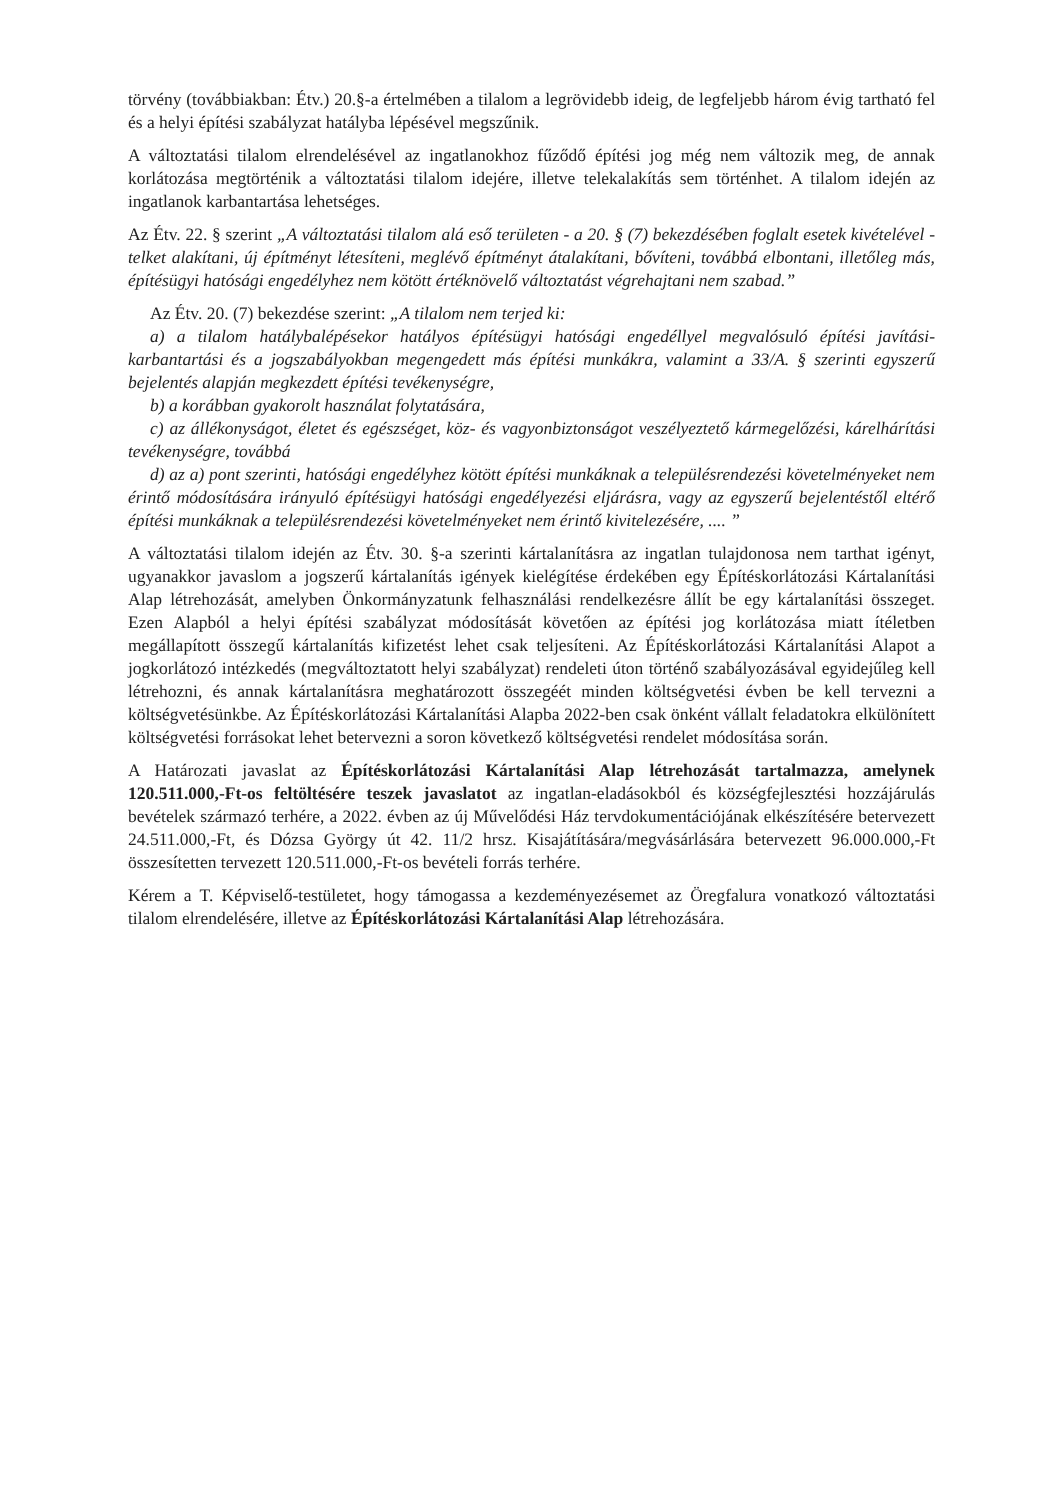törvény (továbbiakban: Étv.) 20.§-a értelmében a tilalom a legrövidebb ideig, de legfeljebb három évig tartható fel és a helyi építési szabályzat hatályba lépésével megszűnik.
A változtatási tilalom elrendelésével az ingatlanokhoz fűződő építési jog még nem változik meg, de annak korlátozása megtörténik a változtatási tilalom idejére, illetve telekalakítás sem történhet. A tilalom idején az ingatlanok karbantartása lehetséges.
Az Étv. 22. § szerint „A változtatási tilalom alá eső területen - a 20. § (7) bekezdésében foglalt esetek kivételével - telket alakítani, új építményt létesíteni, meglévő építményt átalakítani, bővíteni, továbbá elbontani, illetőleg más, építésügyi hatósági engedélyhez nem kötött értéknövelő változtatást végrehajtani nem szabad.”
Az Étv. 20. (7) bekezdése szerint: „A tilalom nem terjed ki:
a) a tilalom hatálybalépésekor hatályos építésügyi hatósági engedéllyel megvalósuló építési javítási-karbantartási és a jogszabályokban megengedett más építési munkákra, valamint a 33/A. § szerinti egyszerű bejelentés alapján megkezdett építési tevékenységre,
b) a korábban gyakorolt használat folytatására,
c) az állékonyságot, életet és egészséget, köz- és vagyonbiztonságot veszélyeztető kármegelőzési, kárelhárítási tevékenységre, továbbá
d) az a) pont szerinti, hatósági engedélyhez kötött építési munkáknak a településrendezési követelményeket nem érintő módosítására irányuló építésügyi hatósági engedélyezési eljárásra, vagy az egyszerű bejelentéstől eltérő építési munkáknak a településrendezési követelményeket nem érintő kivitelezésére, .... ”
A változtatási tilalom idején az Étv. 30. §-a szerinti kártalanításra az ingatlan tulajdonosa nem tarthat igényt, ugyanakkor javaslom a jogszerű kártalanítás igények kielégítése érdekében egy Építéskorlátozási Kártalanítási Alap létrehozását, amelyben Önkormányzatunk felhasználási rendelkezésre állít be egy kártalanítási összeget. Ezen Alapból a helyi építési szabályzat módosítását követően az építési jog korlátozása miatt ítéletben megállapított összegű kártalanítás kifizetést lehet csak teljesíteni. Az Építéskorlátozási Kártalanítási Alapot a jogkorlátozó intézkedés (megváltoztatott helyi szabályzat) rendeleti úton történő szabályozásával egyidejűleg kell létrehozni, és annak kártalanításra meghatározott összegéét minden költségvetési évben be kell tervezni a költségvetésünkbe. Az Építéskorlátozási Kártalanítási Alapba 2022-ben csak önként vállalt feladatokra elkülönített költségvetési forrásokat lehet betervezni a soron következő költségvetési rendelet módosítása során.
A Határozati javaslat az Építéskorlátozási Kártalanítási Alap létrehozását tartalmazza, amelynek 120.511.000,-Ft-os feltöltésére teszek javaslatot az ingatlan-eladásokból és községfejlesztési hozzájárulás bevételek származó terhére, a 2022. évben az új Művelődési Ház tervdokumentációjának elkészítésére betervezett 24.511.000,-Ft, és Dózsa György út 42. 11/2 hrsz. Kisajátítására/megvásárlására betervezett 96.000.000,-Ft összesítetten tervezett 120.511.000,-Ft-os bevételi forrás terhére.
Kérem a T. Képviselő-testületet, hogy támogassa a kezdeményezésemet az Öregfalura vonatkozó változtatási tilalom elrendelésére, illetve az Építéskorlátozási Kártalanítási Alap létrehozására.